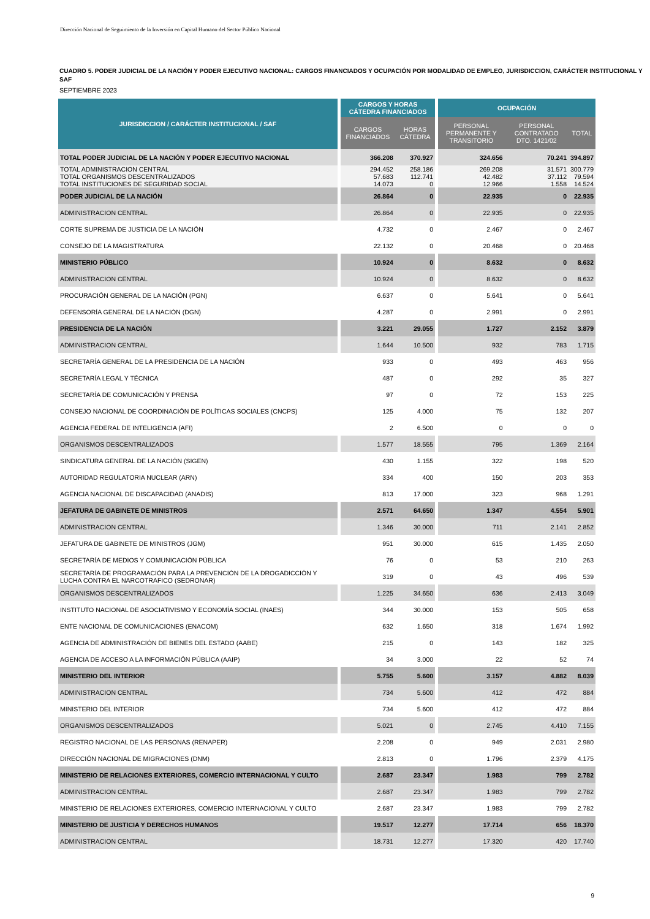Dirección Nacional de Seguimiento de la Inversión en Capital Humano del Sector Público Nacional
CUADRO 5. PODER JUDICIAL DE LA NACIÓN Y PODER EJECUTIVO NACIONAL: CARGOS FINANCIADOS Y OCUPACIÓN POR MODALIDAD DE EMPLEO, JURISDICCION, CARÁCTER INSTITUCIONAL Y SAF
SEPTIEMBRE 2023
| JURISDICCION / CARÁCTER INSTITUCIONAL / SAF | CARGOS Y HORAS CÁTEDRA FINANCIADOS | | OCUPACIÓN | | |
| --- | --- | --- | --- | --- | --- |
| | CARGOS FINANCIADOS | HORAS CÁTEDRA | PERSONAL PERMANENTE Y TRANSITORIO | PERSONAL CONTRATADO DTO. 1421/02 | TOTAL |
| TOTAL PODER JUDICIAL DE LA NACIÓN Y PODER EJECUTIVO NACIONAL | 366.208 | 370.927 | 324.656 | 70.241 | 394.897 |
| TOTAL ADMINISTRACION CENTRAL TOTAL ORGANISMOS DESCENTRALIZADOS TOTAL INSTITUCIONES DE SEGURIDAD SOCIAL | 294.452 57.683 14.073 | 258.186 112.741 0 | 269.208 42.482 12.966 | 31.571 37.112 1.558 | 300.779 79.594 14.524 |
| PODER JUDICIAL DE LA NACIÓN | 26.864 | 0 | 22.935 | 0 | 22.935 |
| ADMINISTRACION CENTRAL | 26.864 | 0 | 22.935 | 0 | 22.935 |
| CORTE SUPREMA DE JUSTICIA DE LA NACIÓN | 4.732 | 0 | 2.467 | 0 | 2.467 |
| CONSEJO DE LA MAGISTRATURA | 22.132 | 0 | 20.468 | 0 | 20.468 |
| MINISTERIO PÚBLICO | 10.924 | 0 | 8.632 | 0 | 8.632 |
| ADMINISTRACION CENTRAL | 10.924 | 0 | 8.632 | 0 | 8.632 |
| PROCURACIÓN GENERAL DE LA NACIÓN (PGN) | 6.637 | 0 | 5.641 | 0 | 5.641 |
| DEFENSORÍA GENERAL DE LA NACIÓN (DGN) | 4.287 | 0 | 2.991 | 0 | 2.991 |
| PRESIDENCIA DE LA NACIÓN | 3.221 | 29.055 | 1.727 | 2.152 | 3.879 |
| ADMINISTRACION CENTRAL | 1.644 | 10.500 | 932 | 783 | 1.715 |
| SECRETARÍA GENERAL DE LA PRESIDENCIA DE LA NACIÓN | 933 | 0 | 493 | 463 | 956 |
| SECRETARÍA LEGAL Y TÉCNICA | 487 | 0 | 292 | 35 | 327 |
| SECRETARÍA DE COMUNICACIÓN Y PRENSA | 97 | 0 | 72 | 153 | 225 |
| CONSEJO NACIONAL DE COORDINACIÓN DE POLÍTICAS SOCIALES (CNCPS) | 125 | 4.000 | 75 | 132 | 207 |
| AGENCIA FEDERAL DE INTELIGENCIA (AFI) | 2 | 6.500 | 0 | 0 | 0 |
| ORGANISMOS DESCENTRALIZADOS | 1.577 | 18.555 | 795 | 1.369 | 2.164 |
| SINDICATURA GENERAL DE LA NACIÓN (SIGEN) | 430 | 1.155 | 322 | 198 | 520 |
| AUTORIDAD REGULATORIA NUCLEAR (ARN) | 334 | 400 | 150 | 203 | 353 |
| AGENCIA NACIONAL DE DISCAPACIDAD (ANADIS) | 813 | 17.000 | 323 | 968 | 1.291 |
| JEFATURA DE GABINETE DE MINISTROS | 2.571 | 64.650 | 1.347 | 4.554 | 5.901 |
| ADMINISTRACION CENTRAL | 1.346 | 30.000 | 711 | 2.141 | 2.852 |
| JEFATURA DE GABINETE DE MINISTROS (JGM) | 951 | 30.000 | 615 | 1.435 | 2.050 |
| SECRETARÍA DE MEDIOS Y COMUNICACIÓN PÚBLICA | 76 | 0 | 53 | 210 | 263 |
| SECRETARÍA DE PROGRAMACIÓN PARA LA PREVENCIÓN DE LA DROGADICCIÓN Y LUCHA CONTRA EL NARCOTRAFICO (SEDRONAR) | 319 | 0 | 43 | 496 | 539 |
| ORGANISMOS DESCENTRALIZADOS | 1.225 | 34.650 | 636 | 2.413 | 3.049 |
| INSTITUTO NACIONAL DE ASOCIATIVISMO Y ECONOMÍA SOCIAL (INAES) | 344 | 30.000 | 153 | 505 | 658 |
| ENTE NACIONAL DE COMUNICACIONES (ENACOM) | 632 | 1.650 | 318 | 1.674 | 1.992 |
| AGENCIA DE ADMINISTRACIÓN DE BIENES DEL ESTADO (AABE) | 215 | 0 | 143 | 182 | 325 |
| AGENCIA DE ACCESO A LA INFORMACIÓN PÚBLICA (AAIP) | 34 | 3.000 | 22 | 52 | 74 |
| MINISTERIO DEL INTERIOR | 5.755 | 5.600 | 3.157 | 4.882 | 8.039 |
| ADMINISTRACION CENTRAL | 734 | 5.600 | 412 | 472 | 884 |
| MINISTERIO DEL INTERIOR | 734 | 5.600 | 412 | 472 | 884 |
| ORGANISMOS DESCENTRALIZADOS | 5.021 | 0 | 2.745 | 4.410 | 7.155 |
| REGISTRO NACIONAL DE LAS PERSONAS (RENAPER) | 2.208 | 0 | 949 | 2.031 | 2.980 |
| DIRECCIÓN NACIONAL DE MIGRACIONES (DNM) | 2.813 | 0 | 1.796 | 2.379 | 4.175 |
| MINISTERIO DE RELACIONES EXTERIORES, COMERCIO INTERNACIONAL Y CULTO | 2.687 | 23.347 | 1.983 | 799 | 2.782 |
| ADMINISTRACION CENTRAL | 2.687 | 23.347 | 1.983 | 799 | 2.782 |
| MINISTERIO DE RELACIONES EXTERIORES, COMERCIO INTERNACIONAL Y CULTO | 2.687 | 23.347 | 1.983 | 799 | 2.782 |
| MINISTERIO DE JUSTICIA Y DERECHOS HUMANOS | 19.517 | 12.277 | 17.714 | 656 | 18.370 |
| ADMINISTRACION CENTRAL | 18.731 | 12.277 | 17.320 | 420 | 17.740 |
9